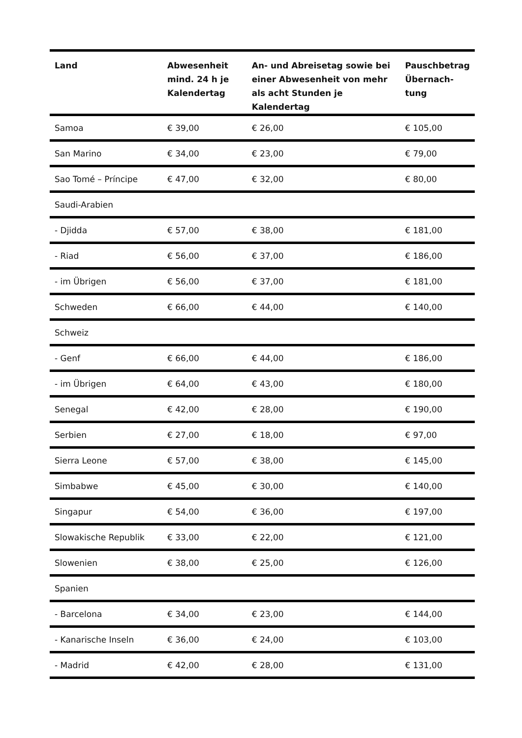| Land | Abwesenheit mind. 24 h je Kalendertag | An- und Abreisetag sowie bei einer Abwesenheit von mehr als acht Stunden je Kalendertag | Pauschbetrag Übernach-tung |
| --- | --- | --- | --- |
| Samoa | € 39,00 | € 26,00 | € 105,00 |
| San Marino | € 34,00 | € 23,00 | € 79,00 |
| Sao Tomé – Príncipe | € 47,00 | € 32,00 | € 80,00 |
| Saudi-Arabien | | | |
| - Djidda | € 57,00 | € 38,00 | € 181,00 |
| - Riad | € 56,00 | € 37,00 | € 186,00 |
| - im Übrigen | € 56,00 | € 37,00 | € 181,00 |
| Schweden | € 66,00 | € 44,00 | € 140,00 |
| Schweiz | | | |
| - Genf | € 66,00 | € 44,00 | € 186,00 |
| - im Übrigen | € 64,00 | € 43,00 | € 180,00 |
| Senegal | € 42,00 | € 28,00 | € 190,00 |
| Serbien | € 27,00 | € 18,00 | € 97,00 |
| Sierra Leone | € 57,00 | € 38,00 | € 145,00 |
| Simbabwe | € 45,00 | € 30,00 | € 140,00 |
| Singapur | € 54,00 | € 36,00 | € 197,00 |
| Slowakische Republik | € 33,00 | € 22,00 | € 121,00 |
| Slowenien | € 38,00 | € 25,00 | € 126,00 |
| Spanien | | | |
| - Barcelona | € 34,00 | € 23,00 | € 144,00 |
| - Kanarische Inseln | € 36,00 | € 24,00 | € 103,00 |
| - Madrid | € 42,00 | € 28,00 | € 131,00 |